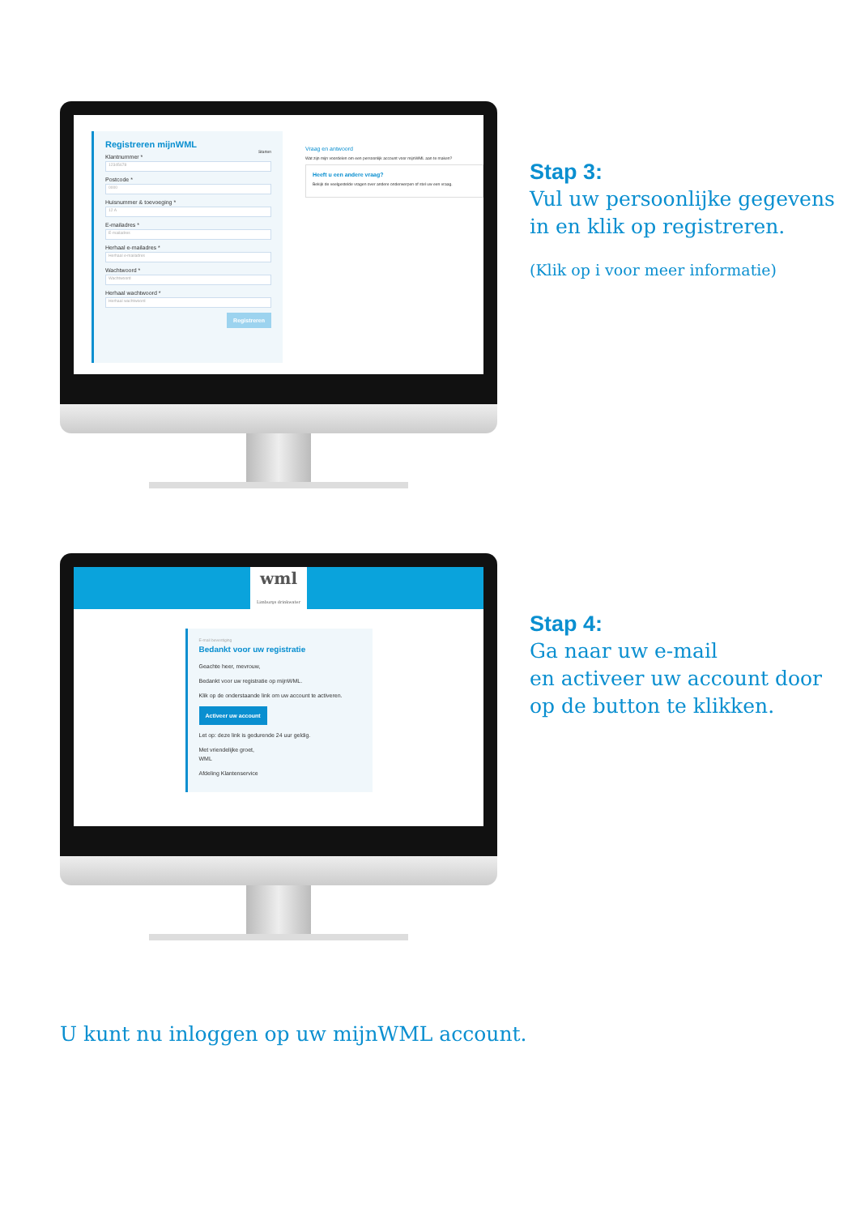Registreren mijnWML
Starten
Klantnummer *
12345678
Postcode *
0000
Huisnummer & toevoeging *
12 A
E-mailadres *
E-mailadres
Herhaal e-mailadres *
Herhaal e-mailadres
Wachtwoord *
Wachtwoord
Herhaal wachtwoord *
Herhaal wachtwoord
Registreren
Vraag en antwoord
Wat zijn mijn voordelen om een persoonlijk account voor mijnWML aan te maken?
Heeft u een andere vraag?
Bekijk de veelgestelde vragen over andere onderwerpen of stel uw een vraag.
Stap 3:
Vul uw persoonlijke gegevens
in en klik op registreren.
(Klik op i voor meer informatie)
wml
Limburgs drinkwater
E-mail bevestiging
Bedankt voor uw registratie
Geachte heer, mevrouw,
Bedankt voor uw registratie op mijnWML.
Klik op de onderstaande link om uw account te activeren.
Activeer uw account
Let op: deze link is gedurende 24 uur geldig.
Met vriendelijke groet,
WML
Afdeling Klantenservice
Stap 4:
Ga naar uw e-mail
en activeer uw account door
op de button te klikken.
U kunt nu inloggen op uw mijnWML account.